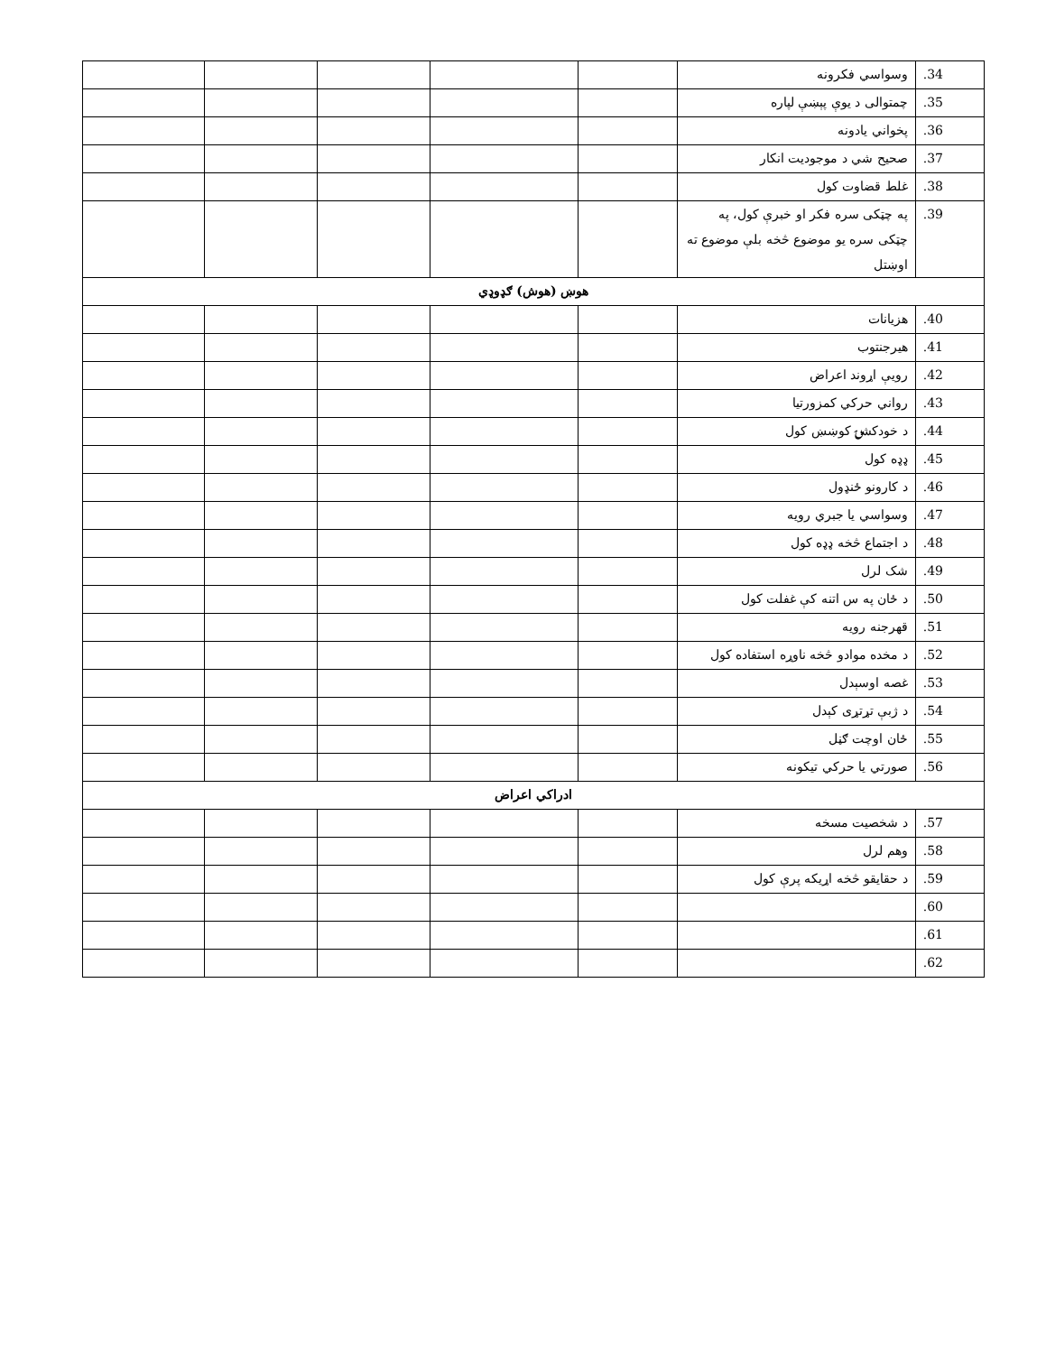| 34. | وسواسي فکرونه | | | | | |
| 35. | چمتوالی د یوې پېښې لپاره | | | | | |
| 36. | پخواني یادونه | | | | | |
| 37. | صحیح شي د موجودیت انکار | | | | | |
| 38. | غلط قضاوت کول | | | | | |
| 39. | په چټکی سره فکر او خبرې کول، په چټکی سره یو موضوع څخه بلې موضوع ته اوښتل | | | | | |
| هوښ (هوش) ګډوډي | | | | | | |
| 40. | هزیانات | | | | | |
| 41. | هیرجنتوب | | | | | |
| 42. | رویې اړوند اعراض | | | | | |
| 43. | رواني حرکي کمزورتیا | | | | | |
| 44. | د خودکشۍ کوښښ کول | | | | | |
| 45. | ډډه کول | | | | | |
| 46. | د کارونو ځنډول | | | | | |
| 47. | وسواسي یا جبري رویه | | | | | |
| 48. | د اجتماع څخه ډډه کول | | | | | |
| 49. | شک لرل | | | | | |
| 50. | د ځان په س اتنه کې غفلت کول | | | | | |
| 51. | قهرجنه رویه | | | | | |
| 52. | د مخده موادو څخه ناوړه استفاده کول | | | | | |
| 53. | غصه اوسېدل | | | | | |
| 54. | د ژبې تړتړی کېدل | | | | | |
| 55. | ځان اوچت ګڼل | | | | | |
| 56. | صورتي یا حرکي تیکونه | | | | | |
| ادراکي اعراض | | | | | | |
| 57. | د شخصیت مسخه | | | | | |
| 58. | وهم لرل | | | | | |
| 59. | د حقایقو څخه اړیکه پرې کول | | | | | |
| 60. | | | | | | |
| 61. | | | | | | |
| 62. | | | | | | |